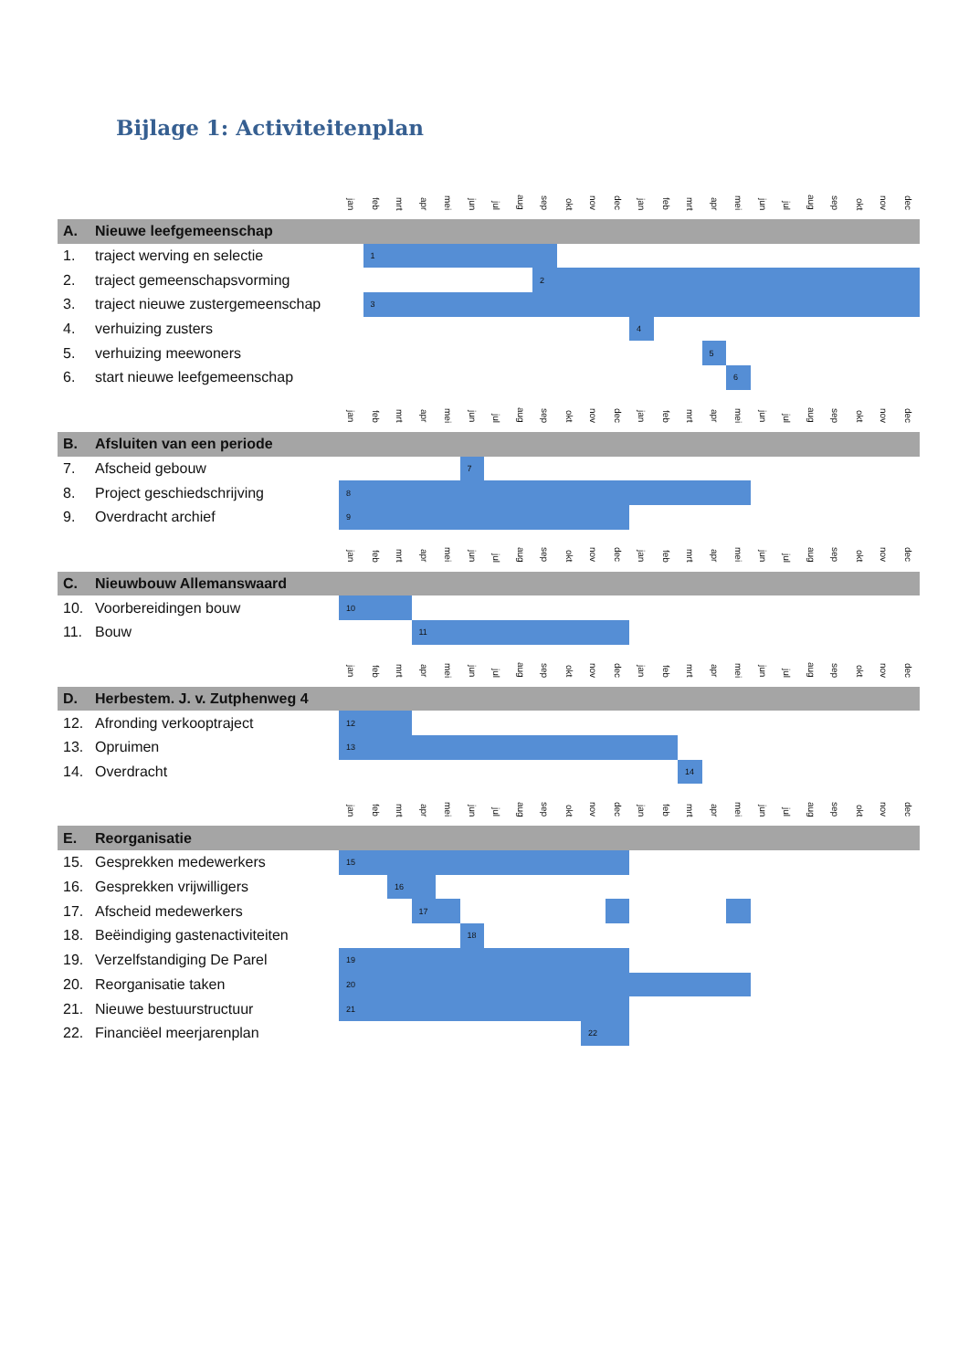Bijlage 1: Activiteitenplan
| | | jan | feb | mrt | apr | mei | jun | jul | aug | sep | okt | nov | dec | jan | feb | mrt | apr | mei | jun | jul | aug | sep | okt | nov | dec |
| A. | Nieuwe leefgemeenschap | | | | | | | | | | | | | | | | | | | | | | | | |
| 1. | traject werving en selectie | | 1 | | | | | | | | | | | | | | | | | | | | | | |
| 2. | traject gemeenschapsvorming | | | | | | | | | 2 | | | | | | | | | | | | | | | |
| 3. | traject nieuwe zustergemeenschap | | 3 | | | | | | | | | | | | | | | | | | | | | | |
| 4. | verhuizing zusters | | | | | | | | | | | | | 4 | | | | | | | | | | | |
| 5. | verhuizing meewoners | | | | | | | | | | | | | | | | 5 | | | | | | | | |
| 6. | start nieuwe leefgemeenschap | | | | | | | | | | | | | | | | | 6 | | | | | | | |
| | | jan | feb | mrt | apr | mei | jun | jul | aug | sep | okt | nov | dec | jan | feb | mrt | apr | mei | jun | jul | aug | sep | okt | nov | dec |
| B. | Afsluiten van een periode | | | | | | | | | | | | | | | | | | | | | | | | |
| 7. | Afscheid gebouw | | | | | | 7 | | | | | | | | | | | | | | | | | | |
| 8. | Project geschiedschrijving | 8 | | | | | | | | | | | | | | | | | | | | | | | |
| 9. | Overdracht archief | 9 | | | | | | | | | | | | | | | | | | | | | | | |
| | | jan | feb | mrt | apr | mei | jun | jul | aug | sep | okt | nov | dec | jan | feb | mrt | apr | mei | jun | jul | aug | sep | okt | nov | dec |
| C. | Nieuwbouw Allemanswaard | | | | | | | | | | | | | | | | | | | | | | | | |
| 10. | Voorbereidingen bouw | 10 | | | | | | | | | | | | | | | | | | | | | | | |
| 11. | Bouw | | | | 11 | | | | | | | | | | | | | | | | | | | | |
| | | jan | feb | mrt | apr | mei | jun | jul | aug | sep | okt | nov | dec | jan | feb | mrt | apr | mei | jun | jul | aug | sep | okt | nov | dec |
| D. | Herbestem. J. v. Zutphenweg 4 | | | | | | | | | | | | | | | | | | | | | | | | |
| 12. | Afronding verkooptraject | 12 | | | | | | | | | | | | | | | | | | | | | | | |
| 13. | Opruimen | 13 | | | | | | | | | | | | | | | | | | | | | | | |
| 14. | Overdracht | | | | | | | | | | | | | | | 14 | | | | | | | | | |
| | | jan | feb | mrt | apr | mei | jun | jul | aug | sep | okt | nov | dec | jan | feb | mrt | apr | mei | jun | jul | aug | sep | okt | nov | dec |
| E. | Reorganisatie | | | | | | | | | | | | | | | | | | | | | | | | |
| 15. | Gesprekken medewerkers | 15 | | | | | | | | | | | | | | | | | | | | | | | |
| 16. | Gesprekken vrijwilligers | | | 16 | | | | | | | | | | | | | | | | | | | | | |
| 17. | Afscheid medewerkers | | | | 17 | | | | | | | | | | | | | | | | | | | | |
| 18. | Beëindiging gastenactiviteiten | | | | | | 18 | | | | | | | | | | | | | | | | | | |
| 19. | Verzelfstandiging De Parel | 19 | | | | | | | | | | | | | | | | | | | | | | | |
| 20. | Reorganisatie taken | 20 | | | | | | | | | | | | | | | | | | | | | | | |
| 21. | Nieuwe bestuurstructuur | 21 | | | | | | | | | | | | | | | | | | | | | | | |
| 22. | Financiëel meerjarenplan | | | | | | | | | | | 22 | | | | | | | | | | | | | |